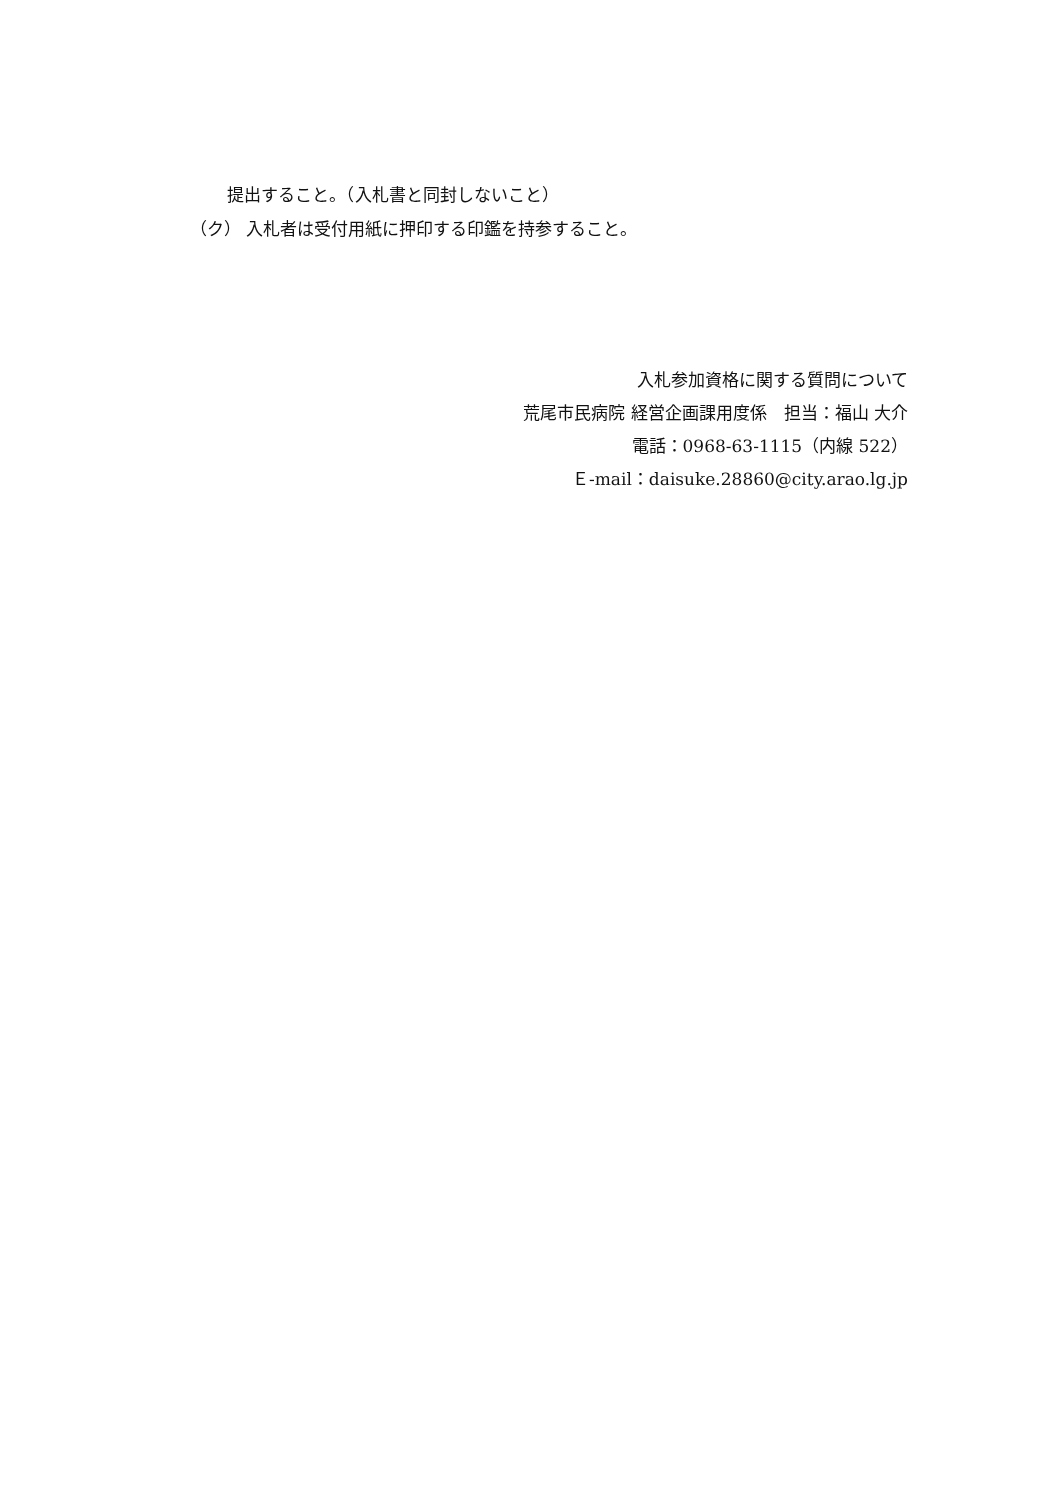提出すること。（入札書と同封しないこと）
（ク） 入札者は受付用紙に押印する印鑑を持参すること。
入札参加資格に関する質問について
荒尾市民病院 経営企画課用度係　担当：福山 大介
電話：0968-63-1115（内線 522）
Ｅ-mail：daisuke.28860@city.arao.lg.jp